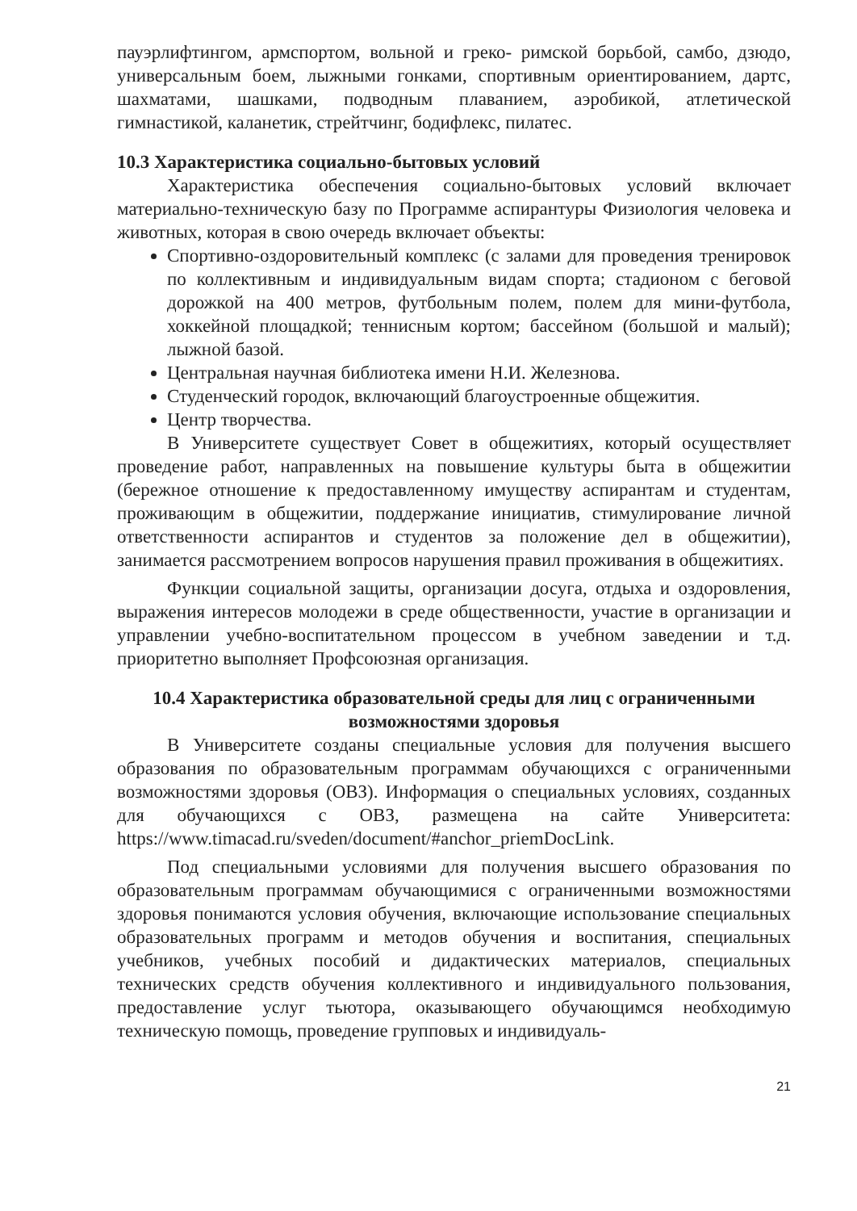пауэрлифтингом, армспортом, вольной и греко- римской борьбой, самбо, дзюдо, универсальным боем, лыжными гонками, спортивным ориентированием, дартс, шахматами, шашками, подводным плаванием, аэробикой, атлетической гимнастикой, каланетик, стрейтчинг, бодифлекс, пилатес.
10.3 Характеристика социально-бытовых условий
Характеристика обеспечения социально-бытовых условий включает материально-техническую базу по Программе аспирантуры Физиология человека и животных, которая в свою очередь включает объекты:
Спортивно-оздоровительный комплекс (с залами для проведения тренировок по коллективным и индивидуальным видам спорта; стадионом с беговой дорожкой на 400 метров, футбольным полем, полем для мини-футбола, хоккейной площадкой; теннисным кортом; бассейном (большой и малый); лыжной базой.
Центральная научная библиотека имени Н.И. Железнова.
Студенческий городок, включающий благоустроенные общежития.
Центр творчества.
В Университете существует Совет в общежитиях, который осуществляет проведение работ, направленных на повышение культуры быта в общежитии (бережное отношение к предоставленному имуществу аспирантам и студентам, проживающим в общежитии, поддержание инициатив, стимулирование личной ответственности аспирантов и студентов за положение дел в общежитии), занимается рассмотрением вопросов нарушения правил проживания в общежитиях.
Функции социальной защиты, организации досуга, отдыха и оздоровления, выражения интересов молодежи в среде общественности, участие в организации и управлении учебно-воспитательном процессом в учебном заведении и т.д. приоритетно выполняет Профсоюзная организация.
10.4 Характеристика образовательной среды для лиц с ограниченными возможностями здоровья
В Университете созданы специальные условия для получения высшего образования по образовательным программам обучающихся с ограниченными возможностями здоровья (ОВЗ). Информация о специальных условиях, созданных для обучающихся с ОВЗ, размещена на сайте Университета: https://www.timacad.ru/sveden/document/#anchor_priemDocLink.
Под специальными условиями для получения высшего образования по образовательным программам обучающимися с ограниченными возможностями здоровья понимаются условия обучения, включающие использование специальных образовательных программ и методов обучения и воспитания, специальных учебников, учебных пособий и дидактических материалов, специальных технических средств обучения коллективного и индивидуального пользования, предоставление услуг тьютора, оказывающего обучающимся необходимую техническую помощь, проведение групповых и индивидуаль-
21